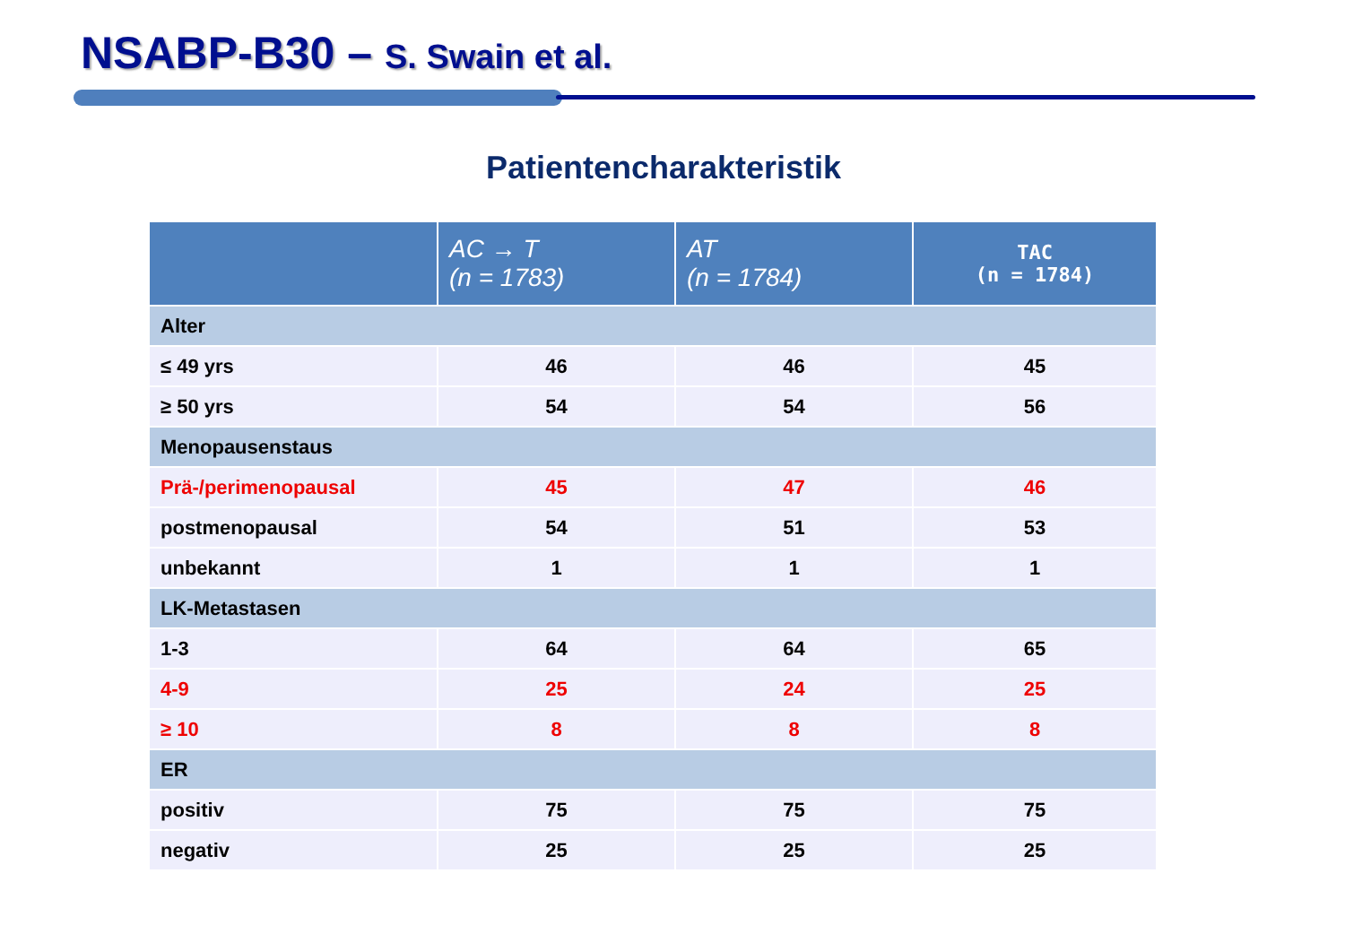NSABP-B30 – S. Swain et al.
Patientencharakteristik
| | AC → T (n = 1783) | AT (n = 1784) | TAC (n = 1784) |
| --- | --- | --- | --- |
| Alter | | | |
| ≤ 49 yrs | 46 | 46 | 45 |
| ≥ 50 yrs | 54 | 54 | 56 |
| Menopausenstaus | | | |
| Prä-/perimenopausal | 45 | 47 | 46 |
| postmenopausal | 54 | 51 | 53 |
| unbekannt | 1 | 1 | 1 |
| LK-Metastasen | | | |
| 1-3 | 64 | 64 | 65 |
| 4-9 | 25 | 24 | 25 |
| ≥ 10 | 8 | 8 | 8 |
| ER | | | |
| positiv | 75 | 75 | 75 |
| negativ | 25 | 25 | 25 |